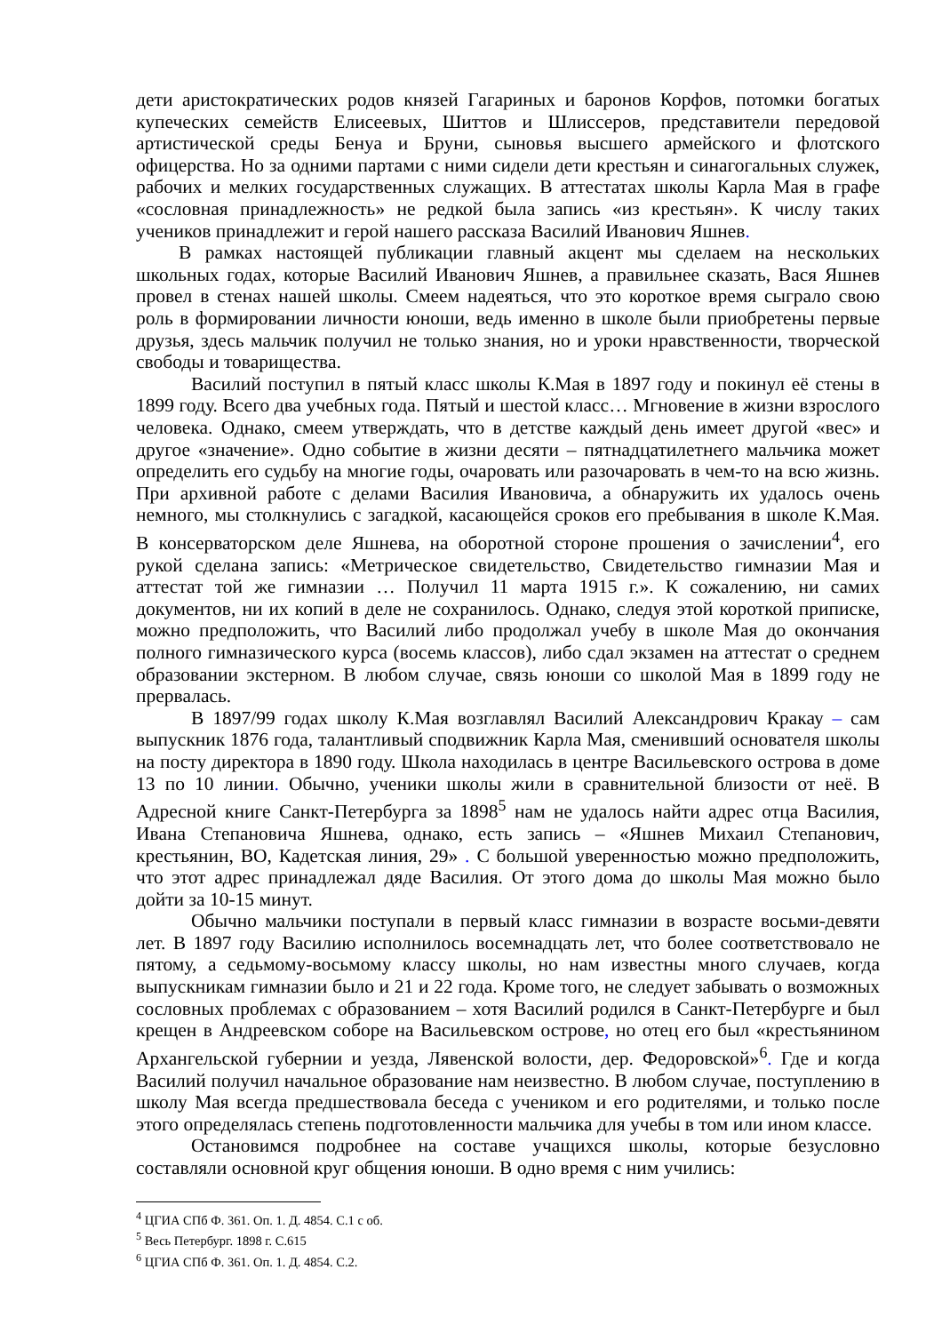дети аристократических родов князей Гагариных и баронов Корфов, потомки богатых купеческих семейств Елисеевых, Шиттов и Шлиссеров, представители передовой артистической среды Бенуа и Бруни, сыновья высшего армейского и флотского офицерства. Но за одними партами с ними сидели дети крестьян и синагогальных служек, рабочих и мелких государственных служащих. В аттестатах школы Карла Мая в графе «сословная принадлежность» не редкой была запись «из крестьян». К числу таких учеников принадлежит и герой нашего рассказа Василий Иванович Яшнев.
В рамках настоящей публикации главный акцент мы сделаем на нескольких школьных годах, которые Василий Иванович Яшнев, а правильнее сказать, Вася Яшнев провел в стенах нашей школы. Смеем надеяться, что это короткое время сыграло свою роль в формировании личности юноши, ведь именно в школе были приобретены первые друзья, здесь мальчик получил не только знания, но и уроки нравственности, творческой свободы и товарищества.
Василий поступил в пятый класс школы К.Мая в 1897 году и покинул её стены в 1899 году. Всего два учебных года. Пятый и шестой класс… Мгновение в жизни взрослого человека. Однако, смеем утверждать, что в детстве каждый день имеет другой «вес» и другое «значение». Одно событие в жизни десяти – пятнадцатилетнего мальчика может определить его судьбу на многие годы, очаровать или разочаровать в чем-то на всю жизнь. При архивной работе с делами Василия Ивановича, а обнаружить их удалось очень немного, мы столкнулись с загадкой, касающейся сроков его пребывания в школе К.Мая. В консерваторском деле Яшнева, на оборотной стороне прошения о зачислении<sup>4</sup>, его рукой сделана запись: «Метрическое свидетельство, Свидетельство гимназии Мая и аттестат той же гимназии … Получил 11 марта 1915 г.». К сожалению, ни самих документов, ни их копий в деле не сохранилось. Однако, следуя этой короткой приписке, можно предположить, что Василий либо продолжал учебу в школе Мая до окончания полного гимназического курса (восемь классов), либо сдал экзамен на аттестат о среднем образовании экстерном. В любом случае, связь юноши со школой Мая в 1899 году не прервалась.
В 1897/99 годах школу К.Мая возглавлял Василий Александрович Кракау – сам выпускник 1876 года, талантливый сподвижник Карла Мая, сменивший основателя школы на посту директора в 1890 году. Школа находилась в центре Васильевского острова в доме 13 по 10 линии. Обычно, ученики школы жили в сравнительной близости от неё. В Адресной книге Санкт-Петербурга за 1898<sup>5</sup> нам не удалось найти адрес отца Василия, Ивана Степановича Яшнева, однако, есть запись – «Яшнев Михаил Степанович, крестьянин, ВО, Кадетская линия, 29» . С большой уверенностью можно предположить, что этот адрес принадлежал дяде Василия. От этого дома до школы Мая можно было дойти за 10-15 минут.
Обычно мальчики поступали в первый класс гимназии в возрасте восьми-девяти лет. В 1897 году Василию исполнилось восемнадцать лет, что более соответствовало не пятому, а седьмому-восьмому классу школы, но нам известны много случаев, когда выпускникам гимназии было и 21 и 22 года. Кроме того, не следует забывать о возможных сословных проблемах с образованием – хотя Василий родился в Санкт-Петербурге и был крещен в Андреевском соборе на Васильевском острове, но отец его был «крестьянином Архангельской губернии и уезда, Лявенской волости, дер. Федоровской»<sup>6</sup>. Где и когда Василий получил начальное образование нам неизвестно. В любом случае, поступлению в школу Мая всегда предшествовала беседа с учеником и его родителями, и только после этого определялась степень подготовленности мальчика для учебы в том или ином классе.
Остановимся подробнее на составе учащихся школы, которые безусловно составляли основной круг общения юноши. В одно время с ним учились:
<sup>4</sup> ЦГИА СПб Ф. 361. Оп. 1. Д. 4854. С.1 с об.
<sup>5</sup> Весь Петербург. 1898 г. С.615
<sup>6</sup> ЦГИА СПб Ф. 361. Оп. 1. Д. 4854. С.2.